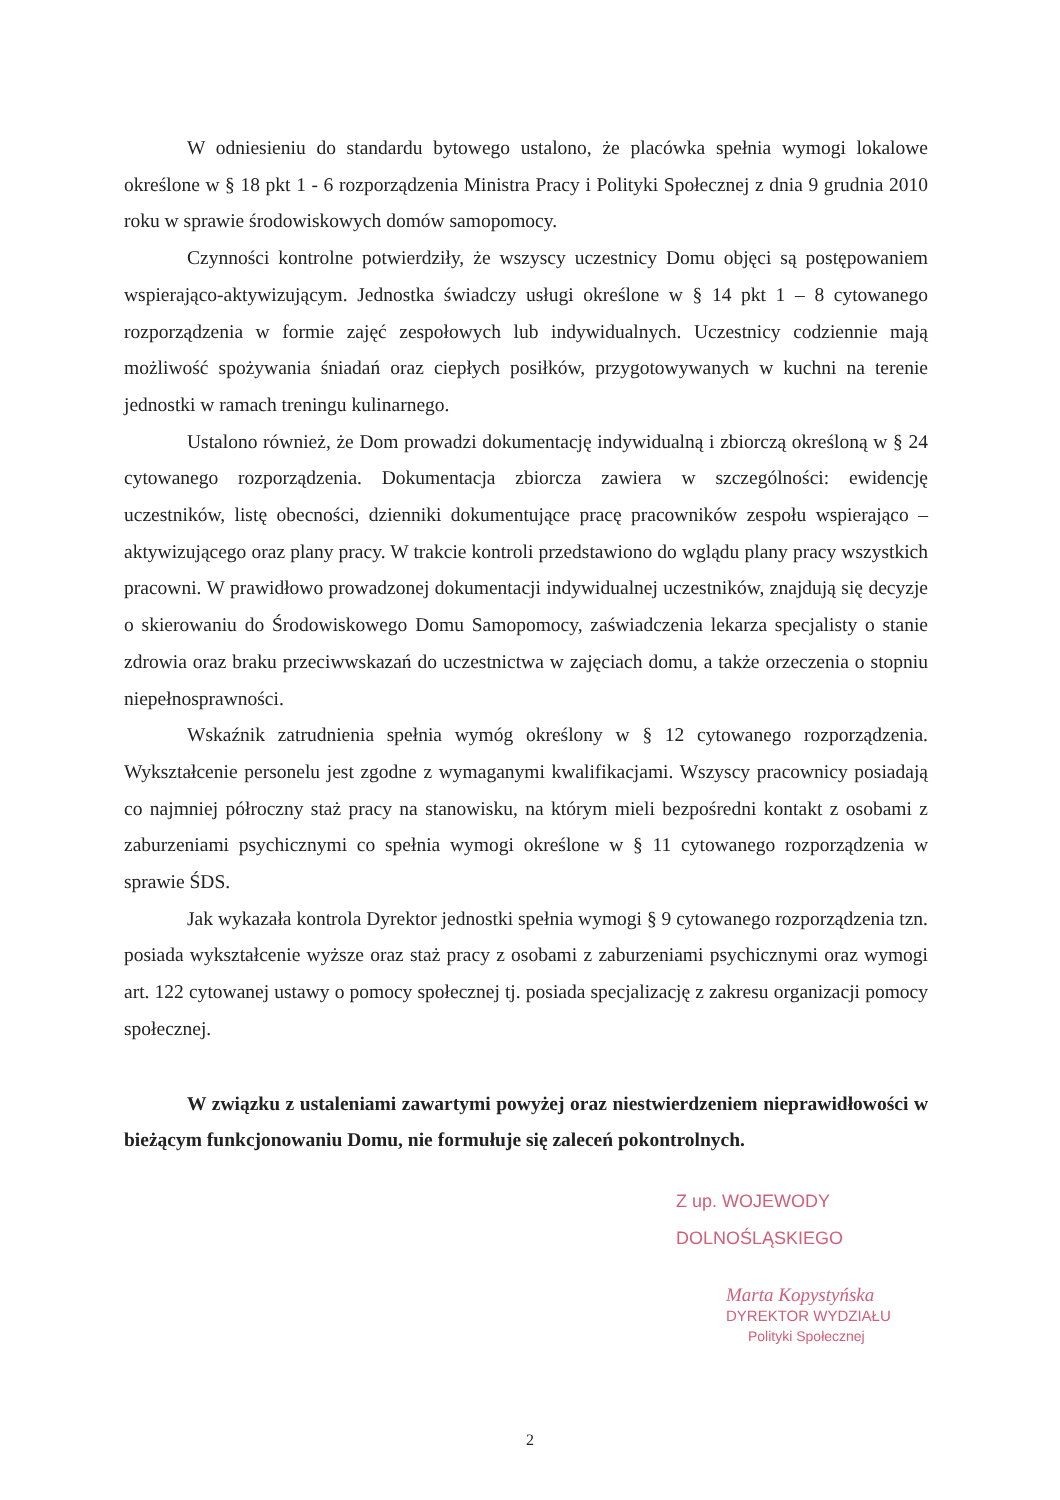W odniesieniu do standardu bytowego ustalono, że placówka spełnia wymogi lokalowe określone w § 18 pkt 1 - 6 rozporządzenia Ministra Pracy i Polityki Społecznej z dnia 9 grudnia 2010 roku w sprawie środowiskowych domów samopomocy.
Czynności kontrolne potwierdziły, że wszyscy uczestnicy Domu objęci są postępowaniem wspierająco-aktywizującym. Jednostka świadczy usługi określone w § 14 pkt 1 – 8 cytowanego rozporządzenia w formie zajęć zespołowych lub indywidualnych. Uczestnicy codziennie mają możliwość spożywania śniadań oraz ciepłych posiłków, przygotowywanych w kuchni na terenie jednostki w ramach treningu kulinarnego.
Ustalono również, że Dom prowadzi dokumentację indywidualną i zbiorczą określoną w § 24 cytowanego rozporządzenia. Dokumentacja zbiorcza zawiera w szczególności: ewidencję uczestników, listę obecności, dzienniki dokumentujące pracę pracowników zespołu wspierająco – aktywizującego oraz plany pracy. W trakcie kontroli przedstawiono do wglądu plany pracy wszystkich pracowni. W prawidłowo prowadzonej dokumentacji indywidualnej uczestników, znajdują się decyzje o skierowaniu do Środowiskowego Domu Samopomocy, zaświadczenia lekarza specjalisty o stanie zdrowia oraz braku przeciwwskazań do uczestnictwa w zajęciach domu, a także orzeczenia o stopniu niepełnosprawności.
Wskaźnik zatrudnienia spełnia wymóg określony w § 12 cytowanego rozporządzenia. Wykształcenie personelu jest zgodne z wymaganymi kwalifikacjami. Wszyscy pracownicy posiadają co najmniej półroczny staż pracy na stanowisku, na którym mieli bezpośredni kontakt z osobami z zaburzeniami psychicznymi co spełnia wymogi określone w § 11 cytowanego rozporządzenia w sprawie ŚDS.
Jak wykazała kontrola Dyrektor jednostki spełnia wymogi § 9 cytowanego rozporządzenia tzn. posiada wykształcenie wyższe oraz staż pracy z osobami z zaburzeniami psychicznymi oraz wymogi art. 122 cytowanej ustawy o pomocy społecznej tj. posiada specjalizację z zakresu organizacji pomocy społecznej.
W związku z ustaleniami zawartymi powyżej oraz niestwierdzeniem nieprawidłowości w bieżącym funkcjonowaniu Domu, nie formułuje się zaleceń pokontrolnych.
Z up. WOJEWODY DOLNOŚLĄSKIEGO
Marta Kopystyńska
DYREKTOR WYDZIAŁU
Polityki Społecznej
2